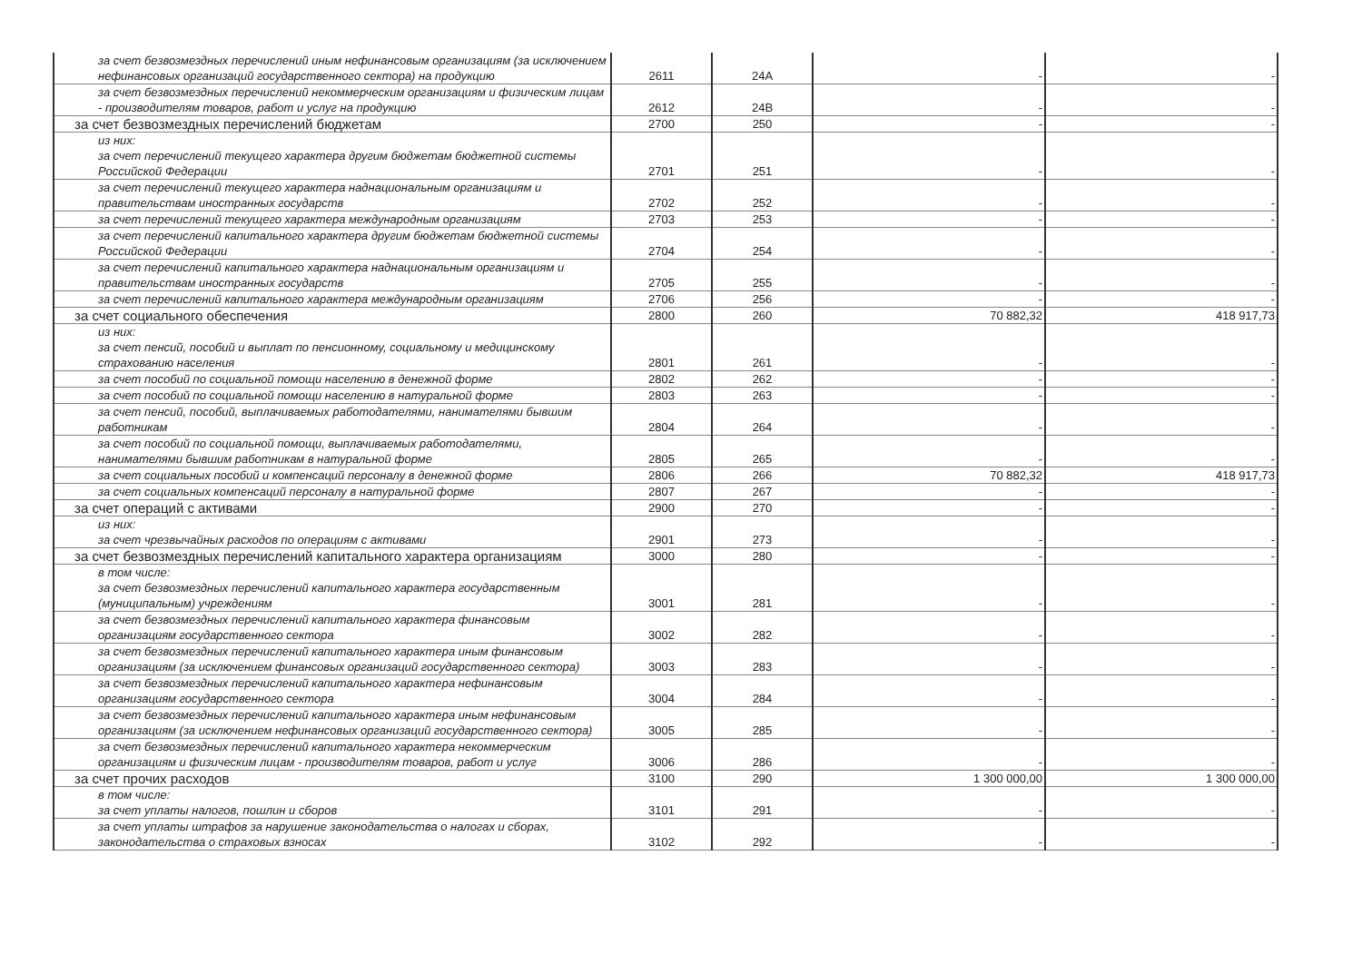| за счет безвозмездных перечислений иным нефинансовым организациям (за исключением нефинансовых организаций государственного сектора) на продукцию | 2611 | 24A | - | - |
| за счет безвозмездных перечислений некоммерческим организациям и физическим лицам - производителям товаров, работ и услуг на продукцию | 2612 | 24B | - | - |
| за счет безвозмездных перечислений бюджетам | 2700 | 250 | - | - |
| из них: за счет перечислений текущего характера другим бюджетам бюджетной системы Российской Федерации | 2701 | 251 | - | - |
| за счет перечислений текущего характера наднациональным организациям и правительствам иностранных государств | 2702 | 252 | - | - |
| за счет перечислений текущего характера международным организациям | 2703 | 253 | - | - |
| за счет перечислений капитального характера другим бюджетам бюджетной системы Российской Федерации | 2704 | 254 | - | - |
| за счет перечислений капитального характера наднациональным организациям и правительствам иностранных государств | 2705 | 255 | - | - |
| за счет перечислений капитального характера международным организациям | 2706 | 256 | - | - |
| за счет социального обеспечения | 2800 | 260 | 70 882,32 | 418 917,73 |
| из них: за счет пенсий, пособий и выплат по пенсионному, социальному и медицинскому страхованию населения | 2801 | 261 | - | - |
| за счет пособий по социальной помощи населению в денежной форме | 2802 | 262 | - | - |
| за счет пособий по социальной помощи населению в натуральной форме | 2803 | 263 | - | - |
| за счет пенсий, пособий, выплачиваемых работодателями, нанимателями бывшим работникам | 2804 | 264 | - | - |
| за счет пособий по социальной помощи, выплачиваемых работодателями, нанимателями бывшим работникам в натуральной форме | 2805 | 265 | - | - |
| за счет социальных пособий и компенсаций персоналу в денежной форме | 2806 | 266 | 70 882,32 | 418 917,73 |
| за счет социальных компенсаций персоналу в натуральной форме | 2807 | 267 | - | - |
| за счет операций с активами | 2900 | 270 | - | - |
| из них: за счет чрезвычайных расходов по операциям с активами | 2901 | 273 | - | - |
| за счет безвозмездных перечислений капитального характера организациям | 3000 | 280 | - | - |
| в том числе: за счет безвозмездных перечислений капитального характера государственным (муниципальным) учреждениям | 3001 | 281 | - | - |
| за счет безвозмездных перечислений капитального характера финансовым организациям государственного сектора | 3002 | 282 | - | - |
| за счет безвозмездных перечислений капитального характера иным финансовым организациям (за исключением финансовых организаций государственного сектора) | 3003 | 283 | - | - |
| за счет безвозмездных перечислений капитального характера нефинансовым организациям государственного сектора | 3004 | 284 | - | - |
| за счет безвозмездных перечислений капитального характера иным нефинансовым организациям (за исключением нефинансовых организаций государственного сектора) | 3005 | 285 | - | - |
| за счет безвозмездных перечислений капитального характера некоммерческим организациям и физическим лицам - производителям товаров, работ и услуг | 3006 | 286 | - | - |
| за счет прочих расходов | 3100 | 290 | 1 300 000,00 | 1 300 000,00 |
| в том числе: за счет уплаты налогов, пошлин и сборов | 3101 | 291 | - | - |
| за счет уплаты штрафов за нарушение законодательства о налогах и сборах, законодательства о страховых взносах | 3102 | 292 | - | - |